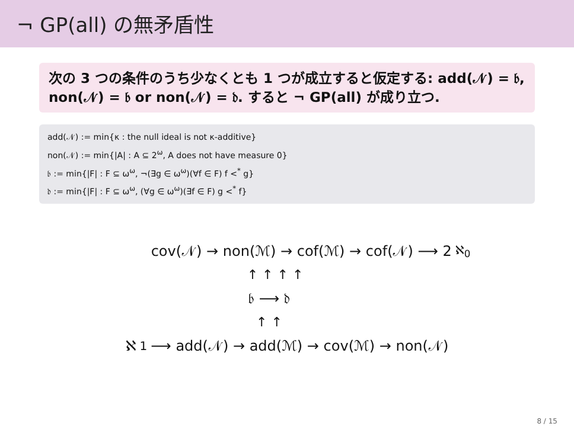¬ GP(all) の無矛盾性
次の 3 つの条件のうち少なくとも 1 つが成立すると仮定する: add(𝒩) = 𝔟, non(𝒩) = 𝔟 or non(𝒩) = 𝔡. すると ¬ GP(all) が成り立つ.
add(𝒩) := min{κ : the null ideal is not κ-additive}
non(𝒩) := min{|A| : A ⊆ 2<sup>ω</sup>, A does not have measure 0}
𝔟 := min{|F| : F ⊆ ω<sup>ω</sup>, ¬(∃g ∈ ω<sup>ω</sup>)(∀f ∈ F) f <<sup>*</sup> g}
𝔡 := min{|F| : F ⊆ ω<sup>ω</sup>, (∀g ∈ ω<sup>ω</sup>)(∃f ∈ F) g <<sup>*</sup> f}
cov(𝒩) → non(ℳ) → cof(ℳ) → cof(𝒩) ⟶ 2<sup>ℵ<sub>0</sub></sup>
↑ ↑ ↑ ↑
𝔟 ⟶ 𝔡
↑ ↑
ℵ<sub>1</sub> ⟶ add(𝒩) → add(ℳ) → cov(ℳ) → non(𝒩)
8 / 15